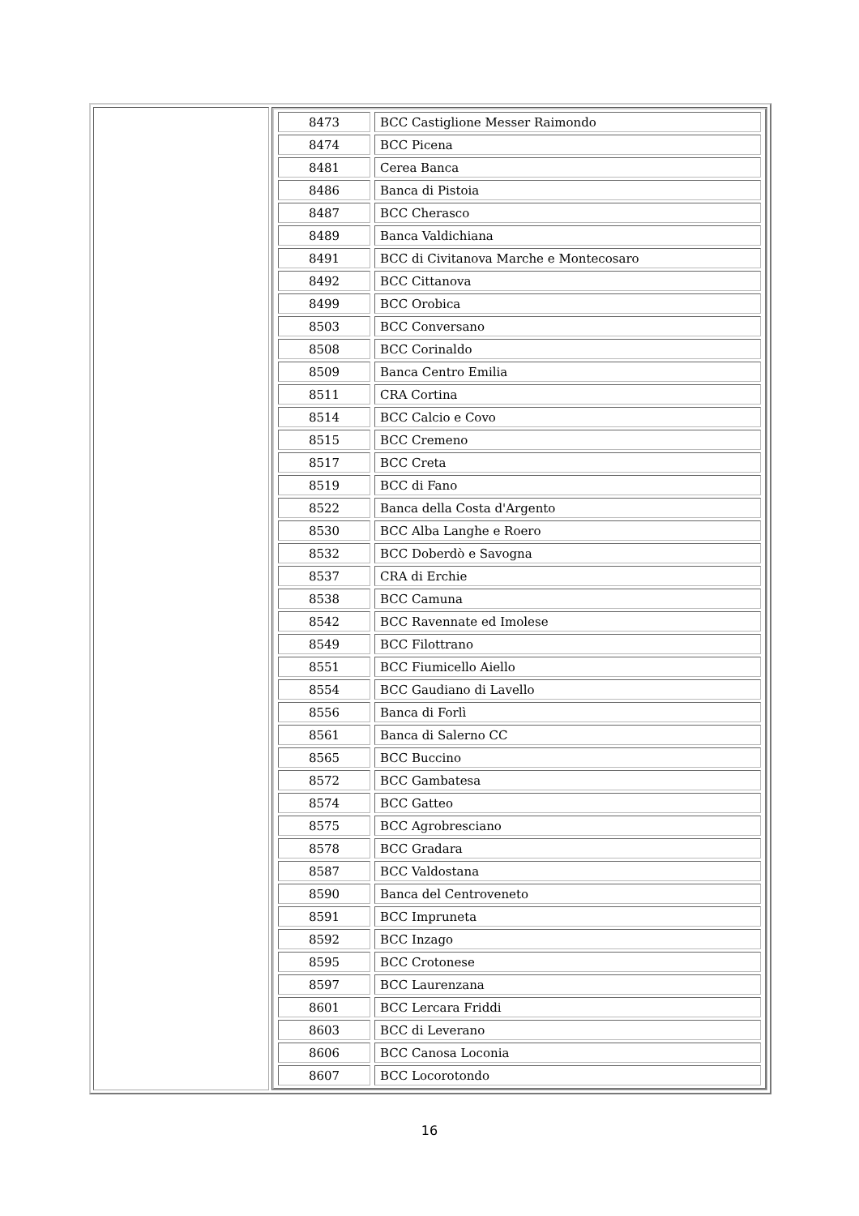| | / 8473 / BCC Castiglione Messer Raimondo / / 8474 / BCC Picena / / 8481 / Cerea Banca / / 8486 / Banca di Pistoia / / 8487 / BCC Cherasco / / 8489 / Banca Valdichiana / / 8491 / BCC di Civitanova Marche e Montecosaro / / 8492 / BCC Cittanova / / 8499 / BCC Orobica / / 8503 / BCC Conversano / / 8508 / BCC Corinaldo / / 8509 / Banca Centro Emilia / / 8511 / CRA Cortina / / 8514 / BCC Calcio e Covo / / 8515 / BCC Cremeno / / 8517 / BCC Creta / / 8519 / BCC di Fano / / 8522 / Banca della Costa d'Argento / / 8530 / BCC Alba Langhe e Roero / / 8532 / BCC Doberdò e Savogna / / 8537 / CRA di Erchie / / 8538 / BCC Camuna / / 8542 / BCC Ravennate ed Imolese / / 8549 / BCC Filottrano / / 8551 / BCC Fiumicello Aiello / / 8554 / BCC Gaudiano di Lavello / / 8556 / Banca di Forlì / / 8561 / Banca di Salerno CC / / 8565 / BCC Buccino / / 8572 / BCC Gambatesa / / 8574 / BCC Gatteo / / 8575 / BCC Agrobresciano / / 8578 / BCC Gradara / / 8587 / BCC Valdostana / / 8590 / Banca del Centroveneto / / 8591 / BCC Impruneta / / 8592 / BCC Inzago / / 8595 / BCC Crotonese / / 8597 / BCC Laurenzana / / 8601 / BCC Lercara Friddi / / 8603 / BCC di Leverano / / 8606 / BCC Canosa Loconia / / 8607 / BCC Locorotondo / |
16